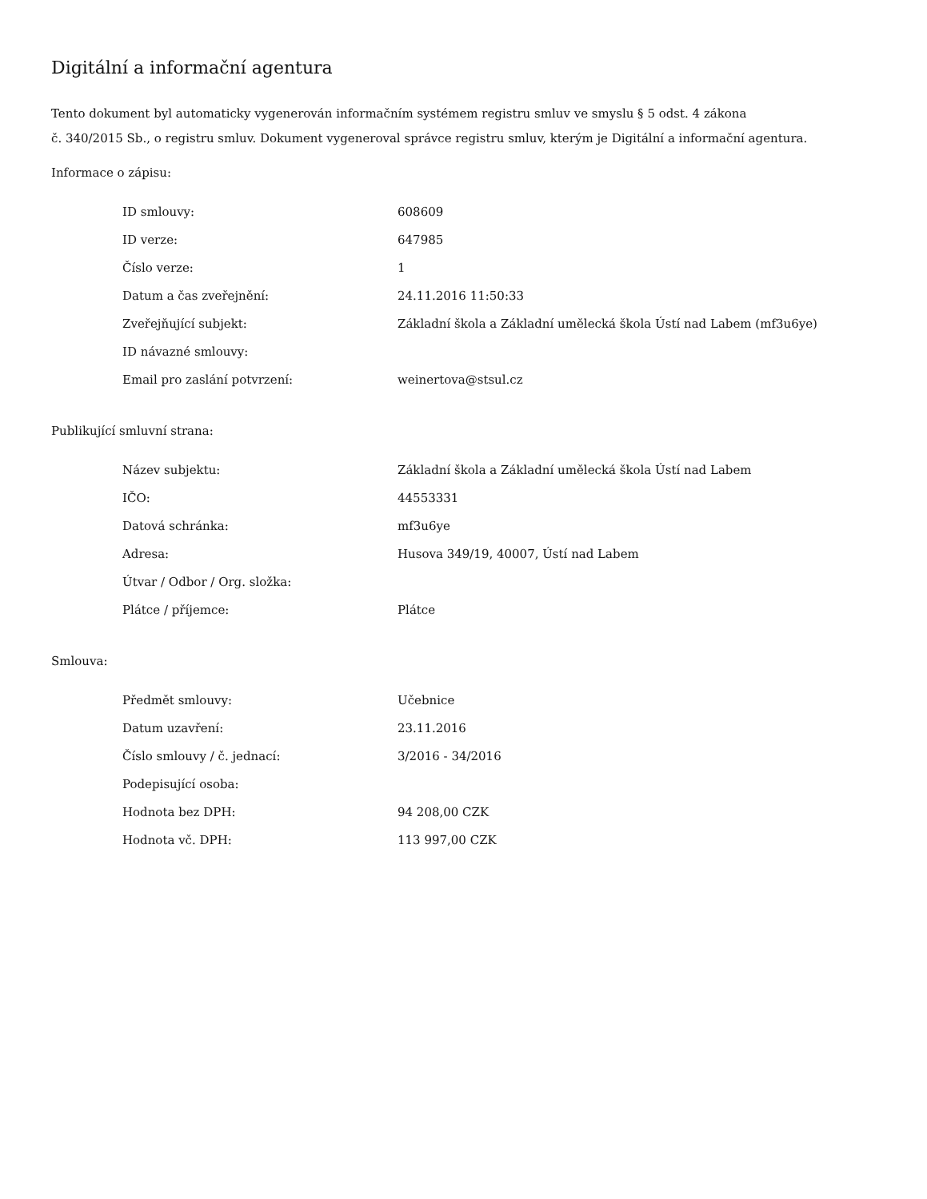Digitální a informační agentura
Tento dokument byl automaticky vygenerován informačním systémem registru smluv ve smyslu § 5 odst. 4 zákona
č. 340/2015 Sb., o registru smluv. Dokument vygeneroval správce registru smluv, kterým je Digitální a informační agentura.
Informace o zápisu:
| ID smlouvy: | 608609 |
| ID verze: | 647985 |
| Číslo verze: | 1 |
| Datum a čas zveřejnění: | 24.11.2016 11:50:33 |
| Zveřejňující subjekt: | Základní škola a Základní umělecká škola Ústí nad Labem (mf3u6ye) |
| ID návazné smlouvy: | |
| Email pro zaslání potvrzení: | weinertova@stsul.cz |
Publikující smluvní strana:
| Název subjektu: | Základní škola a Základní umělecká škola Ústí nad Labem |
| IČO: | 44553331 |
| Datová schránka: | mf3u6ye |
| Adresa: | Husova 349/19, 40007, Ústí nad Labem |
| Útvar / Odbor / Org. složka: | |
| Plátce / příjemce: | Plátce |
Smlouva:
| Předmět smlouvy: | Učebnice |
| Datum uzavření: | 23.11.2016 |
| Číslo smlouvy / č. jednací: | 3/2016 - 34/2016 |
| Podepisující osoba: | |
| Hodnota bez DPH: | 94 208,00 CZK |
| Hodnota vč. DPH: | 113 997,00 CZK |